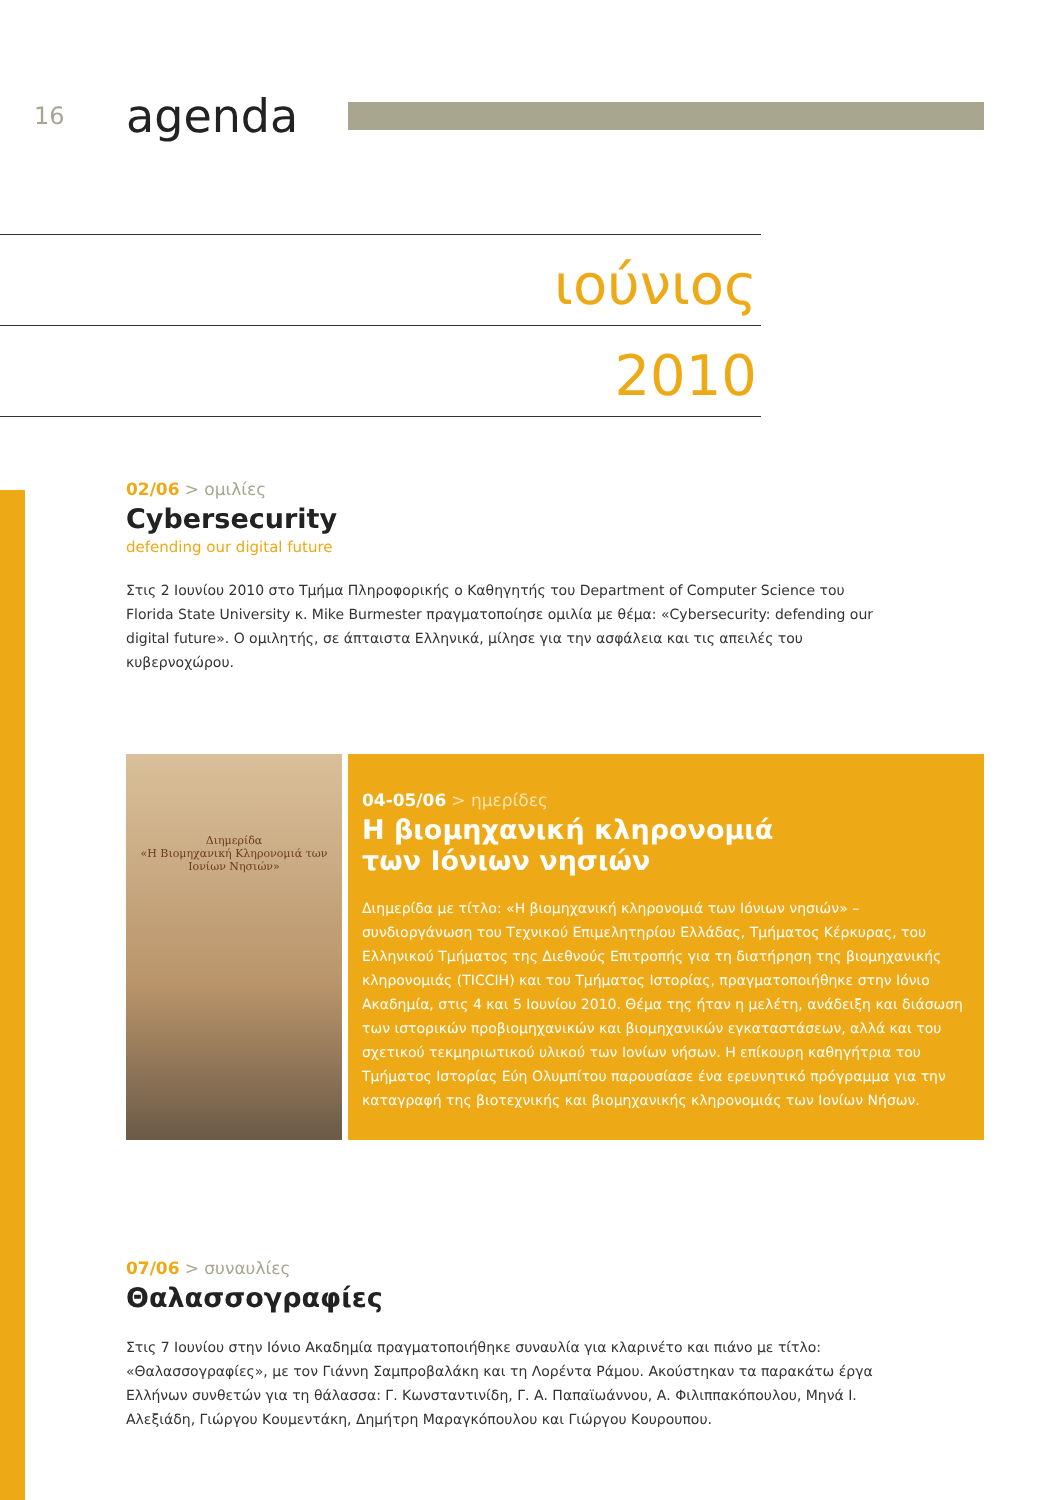16
agenda
ιούνιος
2010
02/06 > ομιλίες
Cybersecurity
defending our digital future
Στις 2 Ιουνίου 2010 στο Τμήμα Πληροφορικής ο Καθηγητής του Department of Computer Science του Florida State University κ. Mike Burmester πραγματοποίησε ομιλία με θέμα: «Cybersecurity: defending our digital future». Ο ομιλητής, σε άπταιστα Ελληνικά, μίλησε για την ασφάλεια και τις απειλές του κυβερνοχώρου.
Διημερίδα
«Η Βιομηχανική Κληρονομιά των Ιονίων Νησιών»
04-05/06 > ημερίδες
Η βιομηχανική κληρονομιά
των Ιόνιων νησιών
Διημερίδα με τίτλο: «Η βιομηχανική κληρονομιά των Ιόνιων νησιών» – συνδιοργάνωση του Τεχνικού Επιμελητηρίου Ελλάδας, Τμήματος Κέρκυρας, του Ελληνικού Τμήματος της Διεθνούς Επιτροπής για τη διατήρηση της βιομηχανικής κληρονομιάς (TICCIH) και του Τμήματος Ιστορίας, πραγματοποιήθηκε στην Ιόνιο Ακαδημία, στις 4 και 5 Ιουνίου 2010. Θέμα της ήταν η μελέτη, ανάδειξη και διάσωση των ιστορικών προβιομηχανικών και βιομηχανικών εγκαταστάσεων, αλλά και του σχετικού τεκμηριωτικού υλικού των Ιονίων νήσων. Η επίκουρη καθηγήτρια του Τμήματος Ιστορίας Εύη Ολυμπίτου παρουσίασε ένα ερευνητικό πρόγραμμα για την καταγραφή της βιοτεχνικής και βιομηχανικής κληρονομιάς των Ιονίων Νήσων.
07/06 > συναυλίες
Θαλασσογραφίες
Στις 7 Ιουνίου στην Ιόνιο Ακαδημία πραγματοποιήθηκε συναυλία για κλαρινέτο και πιάνο με τίτλο: «Θαλασσογραφίες», με τον Γιάννη Σαμπροβαλάκη και τη Λορέντα Ράμου. Ακούστηκαν τα παρακάτω έργα Ελλήνων συνθετών για τη θάλασσα: Γ. Κωνσταντινίδη, Γ. Α. Παπαϊωάννου, Α. Φιλιππακόπουλου, Μηνά Ι. Αλεξιάδη, Γιώργου Κουμεντάκη, Δημήτρη Μαραγκόπουλου και Γιώργου Κουρουπου.